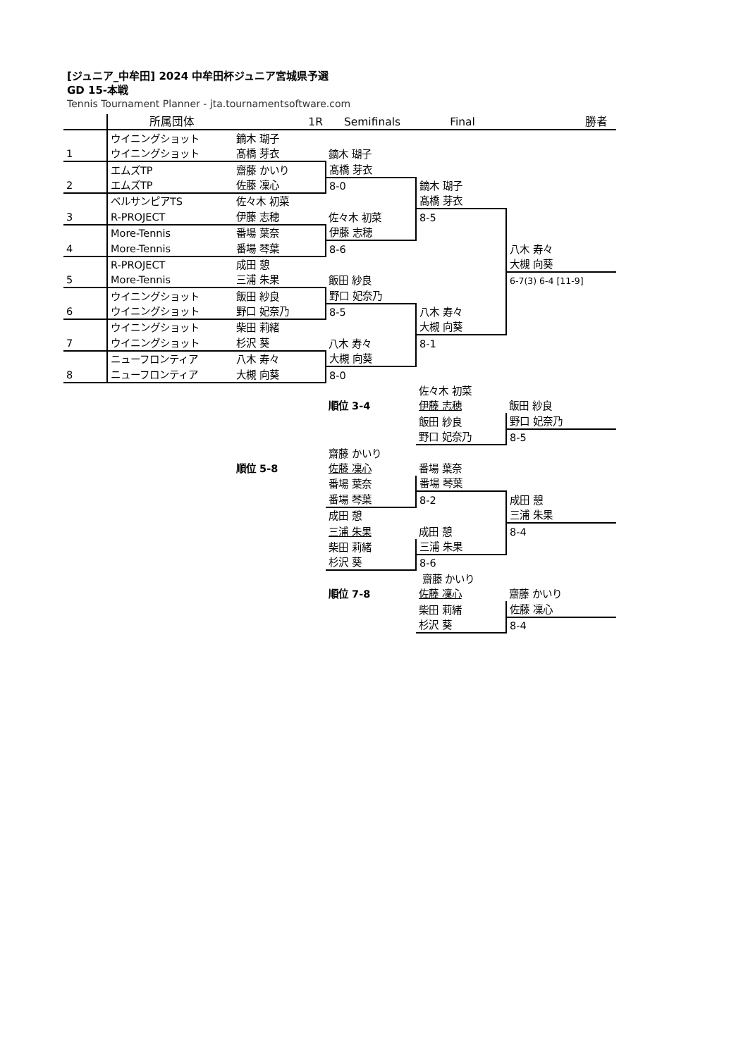[ジュニア_中牟田] 2024 中牟田杯ジュニア宮城県予選
GD 15-本戦
Tennis Tournament Planner - jta.tournamentsoftware.com
| | 所属団体 | 1R | Semifinals | Final | 勝者 |
| --- | --- | --- | --- | --- | --- |
| | ウイニングショット | 鏑木 瑚子 | | | |
| 1 | ウイニングショット | 髙橋 芽衣 | 鏑木 瑚子 | | |
| | エムズTP | 齋藤 かいり | 髙橋 芽衣 | | |
| 2 | エムズTP | 佐藤 凜心 | 8-0 | 鏑木 瑚子 | |
| | ベルサンピアTS | 佐々木 初菜 | | 髙橋 芽衣 | |
| 3 | R-PROJECT | 伊藤 志穂 | 佐々木 初菜 | 8-5 | |
| | More-Tennis | 番場 葉奈 | 伊藤 志穂 | | |
| 4 | More-Tennis | 番場 琴葉 | 8-6 | | 八木 寿々 |
| | R-PROJECT | 成田 憩 | | | 大槻 向葵 |
| 5 | More-Tennis | 三浦 朱果 | 飯田 紗良 | | 6-7(3) 6-4 [11-9] |
| | ウイニングショット | 飯田 紗良 | 野口 妃奈乃 | | |
| 6 | ウイニングショット | 野口 妃奈乃 | 8-5 | 八木 寿々 | |
| | ウイニングショット | 柴田 莉緒 | | 大槻 向葵 | |
| 7 | ウイニングショット | 杉沢 葵 | 八木 寿々 | 8-1 | |
| | ニューフロンティア | 八木 寿々 | 大槻 向葵 | | |
| 8 | ニューフロンティア | 大槻 向葵 | 8-0 | | |
| | | | | 佐々木 初菜 | |
| | | | 順位 3-4 | 伊藤 志穂 | 飯田 紗良 |
| | | | | 飯田 紗良 | 野口 妃奈乃 |
| | | | | 野口 妃奈乃 | 8-5 |
| | | | 齋藤 かいり | | |
| | | 順位 5-8 | 佐藤 凜心 | 番場 葉奈 | |
| | | | 番場 葉奈 | 番場 琴葉 | |
| | | | 番場 琴葉 | 8-2 | 成田 憩 |
| | | | 成田 憩 | | 三浦 朱果 |
| | | | 三浦 朱果 | 成田 憩 | 8-4 |
| | | | 柴田 莉緒 | 三浦 朱果 | |
| | | | 杉沢 葵 | 8-6 | |
| | | | | 齋藤 かいり | |
| | | | 順位 7-8 | 佐藤 凜心 | 齋藤 かいり |
| | | | | 柴田 莉緒 | 佐藤 凜心 |
| | | | | 杉沢 葵 | 8-4 |